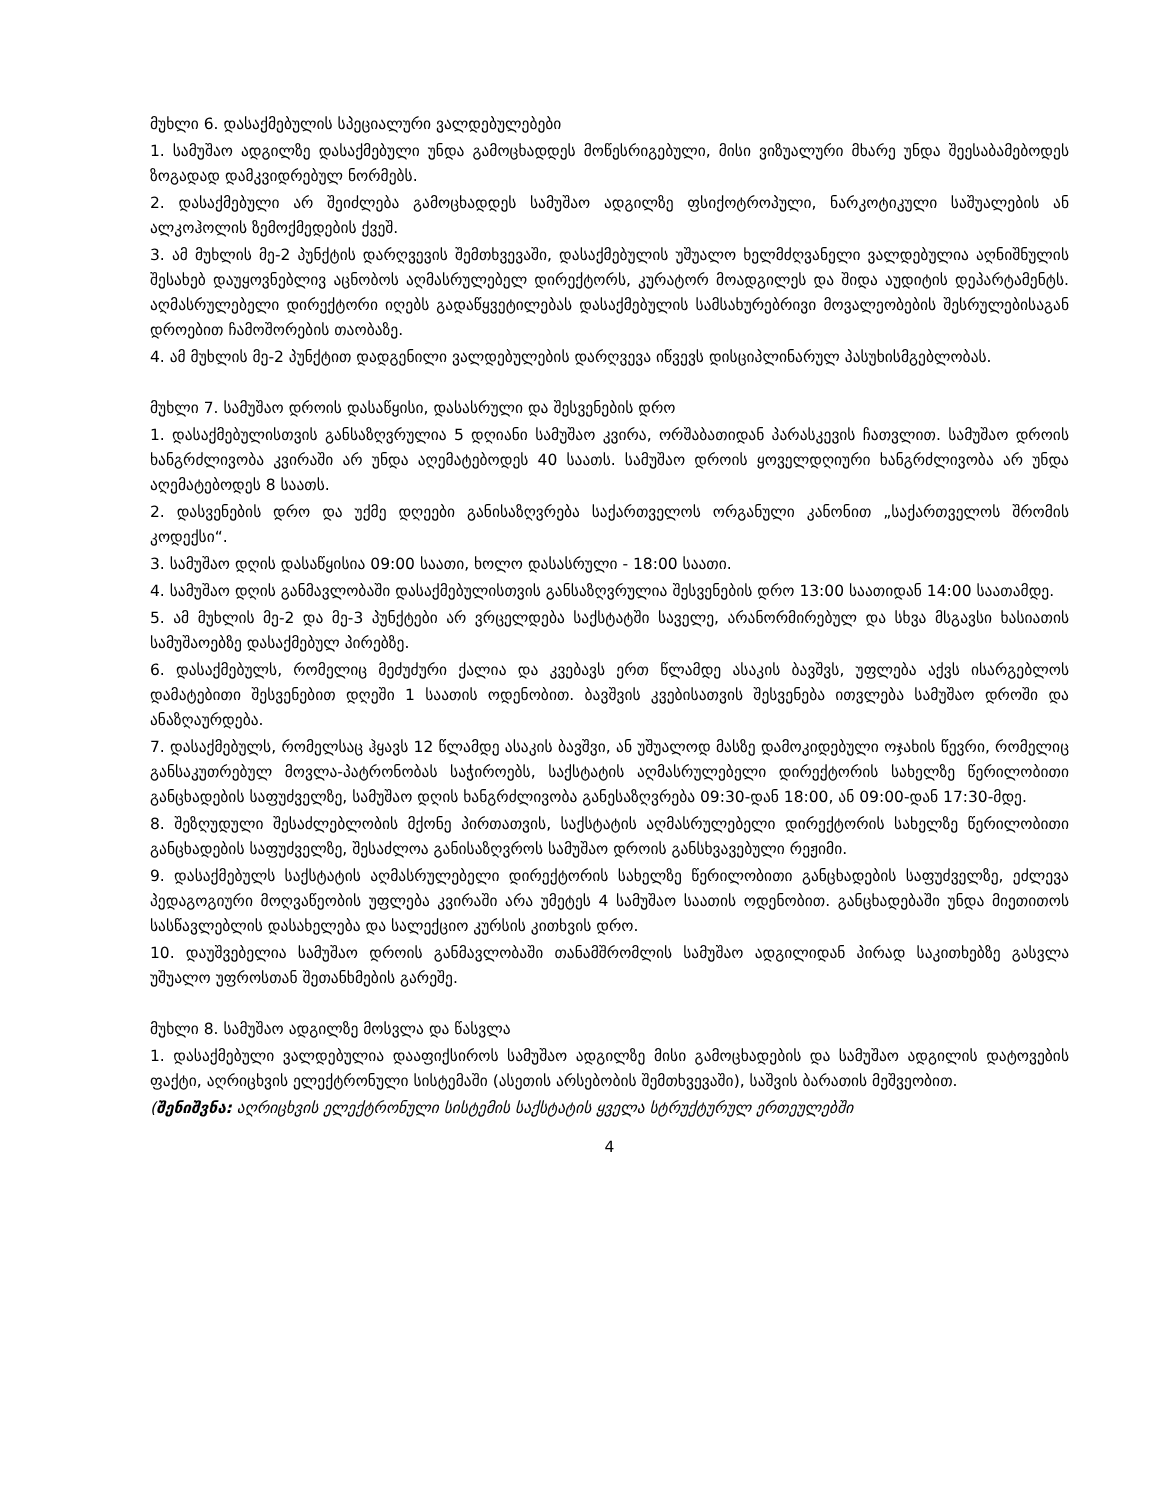მუხლი 6. დასაქმებულის სპეციალური ვალდებულებები
1. სამუშაო ადგილზე დასაქმებული უნდა გამოცხადდეს მოწესრიგებული, მისი ვიზუალური მხარე უნდა შეესაბამებოდეს ზოგადად დამკვიდრებულ ნორმებს.
2. დასაქმებული არ შეიძლება გამოცხადდეს სამუშაო ადგილზე ფსიქოტროპული, ნარკოტიკული საშუალების ან ალკოჰოლის ზემოქმედების ქვეშ.
3. ამ მუხლის მე-2 პუნქტის დარღვევის შემთხვევაში, დასაქმებულის უშუალო ხელმძღვანელი ვალდებულია აღნიშნულის შესახებ დაუყოვნებლივ აცნობოს აღმასრულებელ დირექტორს, კურატორ მოადგილეს და შიდა აუდიტის დეპარტამენტს. აღმასრულებელი დირექტორი იღებს გადაწყვეტილებას დასაქმებულის სამსახურებრივი მოვალეობების შესრულებისაგან დროებით ჩამოშორების თაობაზე.
4. ამ მუხლის მე-2 პუნქტით დადგენილი ვალდებულების დარღვევა იწვევს დისციპლინარულ პასუხისმგებლობას.
მუხლი 7. სამუშაო დროის დასაწყისი, დასასრული და შესვენების დრო
1. დასაქმებულისთვის განსაზღვრულია 5 დღიანი სამუშაო კვირა, ორშაბათიდან პარასკევის ჩათვლით. სამუშაო დროის ხანგრძლივობა კვირაში არ უნდა აღემატებოდეს 40 საათს. სამუშაო დროის ყოველდღიური ხანგრძლივობა არ უნდა აღემატებოდეს 8 საათს.
2. დასვენების დრო და უქმე დღეები განისაზღვრება საქართველოს ორგანული კანონით „საქართველოს შრომის კოდექსი“.
3. სამუშაო დღის დასაწყისია 09:00 საათი, ხოლო დასასრული - 18:00 საათი.
4. სამუშაო დღის განმავლობაში დასაქმებულისთვის განსაზღვრულია შესვენების დრო 13:00 საათიდან 14:00 საათამდე.
5. ამ მუხლის მე-2 და მე-3 პუნქტები არ ვრცელდება საქსტატში საველე, არანორმირებულ და სხვა მსგავსი ხასიათის სამუშაოებზე დასაქმებულ პირებზე.
6. დასაქმებულს, რომელიც მეძუძური ქალია და კვებავს ერთ წლამდე ასაკის ბავშვს, უფლება აქვს ისარგებლოს დამატებითი შესვენებით დღეში 1 საათის ოდენობით. ბავშვის კვებისათვის შესვენება ითვლება სამუშაო დროში და ანაზღაურდება.
7. დასაქმებულს, რომელსაც ჰყავს 12 წლამდე ასაკის ბავშვი, ან უშუალოდ მასზე დამოკიდებული ოჯახის წევრი, რომელიც განსაკუთრებულ მოვლა-პატრონობას საჭიროებს, საქსტატის აღმასრულებელი დირექტორის სახელზე წერილობითი განცხადების საფუძველზე, სამუშაო დღის ხანგრძლივობა განესაზღვრება 09:30-დან 18:00, ან 09:00-დან 17:30-მდე.
8. შეზღუდული შესაძლებლობის მქონე პირთათვის, საქსტატის აღმასრულებელი დირექტორის სახელზე წერილობითი განცხადების საფუძველზე, შესაძლოა განისაზღვროს სამუშაო დროის განსხვავებული რეჟიმი.
9. დასაქმებულს საქსტატის აღმასრულებელი დირექტორის სახელზე წერილობითი განცხადების საფუძველზე, ეძლევა პედაგოგიური მოღვაწეობის უფლება კვირაში არა უმეტეს 4 სამუშაო საათის ოდენობით. განცხადებაში უნდა მიეთითოს სასწავლებლის დასახელება და სალექციო კურსის კითხვის დრო.
10. დაუშვებელია სამუშაო დროის განმავლობაში თანამშრომლის სამუშაო ადგილიდან პირად საკითხებზე გასვლა უშუალო უფროსთან შეთანხმების გარეშე.
მუხლი 8. სამუშაო ადგილზე მოსვლა და წასვლა
1. დასაქმებული ვალდებულია დააფიქსიროს სამუშაო ადგილზე მისი გამოცხადების და სამუშაო ადგილის დატოვების ფაქტი, აღრიცხვის ელექტრონული სისტემაში (ასეთის არსებობის შემთხვევაში), საშვის ბარათის მეშვეობით.
(შენიშვნა: აღრიცხვის ელექტრონული სისტემის საქსტატის ყველა სტრუქტურულ ერთეულებში
4